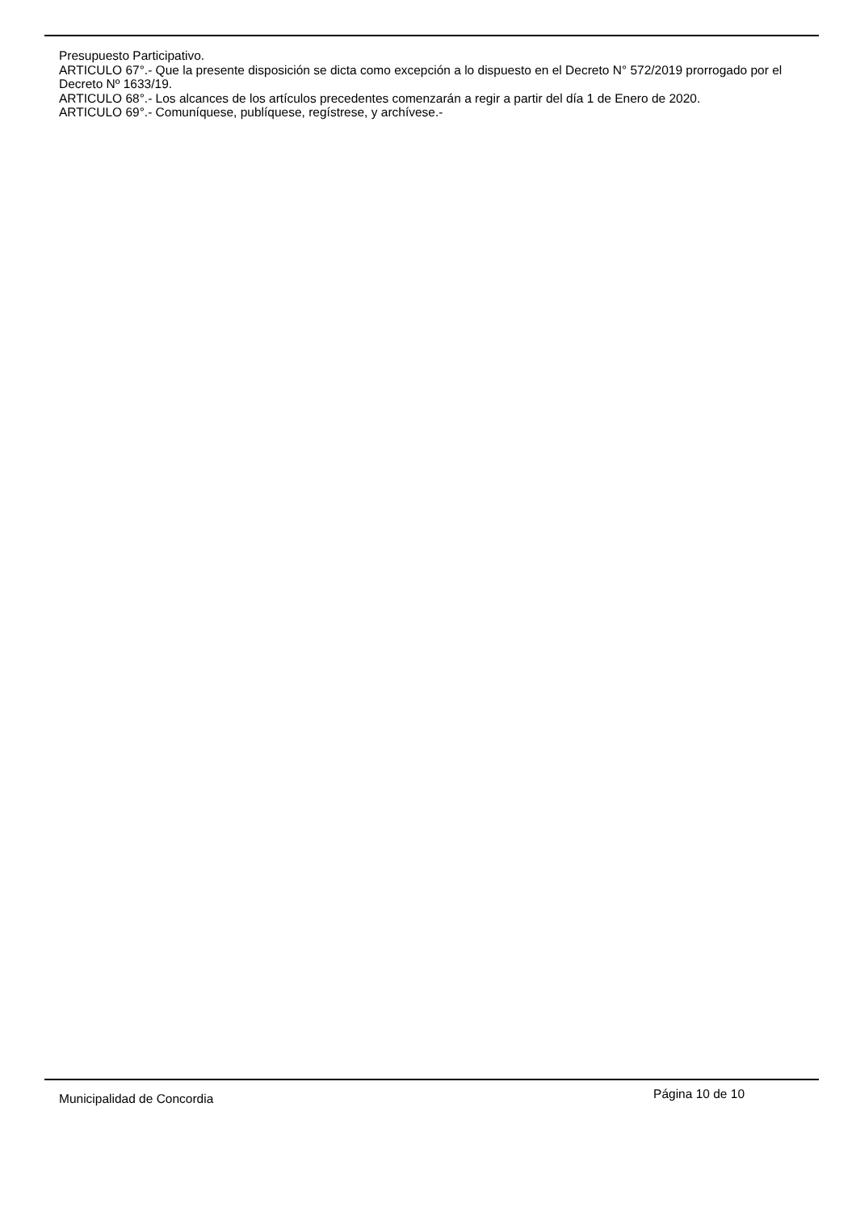Presupuesto Participativo.
ARTICULO 67°.- Que la presente disposición se dicta como excepción a lo dispuesto en el Decreto N° 572/2019 prorrogado por el Decreto Nº 1633/19.
ARTICULO 68°.- Los alcances de los artículos precedentes comenzarán a regir a partir del día 1 de Enero de 2020.
ARTICULO 69°.- Comuníquese, publíquese, regístrese, y archívese.-
Municipalidad de Concordia Página 10 de 10